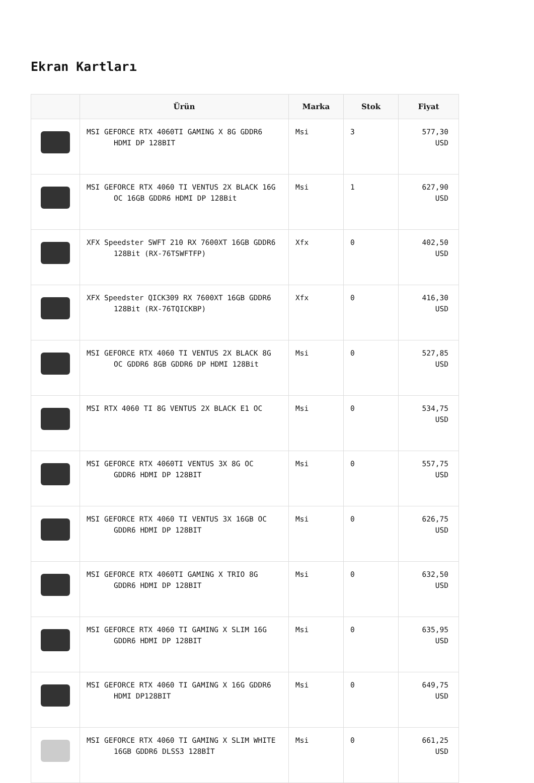Ekran Kartları
| | Ürün | Marka | Stok | Fiyat |
| --- | --- | --- | --- | --- |
| | MSI GEFORCE RTX 4060TI GAMING X 8G GDDR6 HDMI DP 128BIT | Msi | 3 | 577,30 USD |
| | MSI GEFORCE RTX 4060 TI VENTUS 2X BLACK 16G OC 16GB GDDR6 HDMI DP 128Bit | Msi | 1 | 627,90 USD |
| | XFX Speedster SWFT 210 RX 7600XT 16GB GDDR6 128Bit (RX-76TSWFTFP) | Xfx | 0 | 402,50 USD |
| | XFX Speedster QICK309 RX 7600XT 16GB GDDR6 128Bit (RX-76TQICKBP) | Xfx | 0 | 416,30 USD |
| | MSI GEFORCE RTX 4060 TI VENTUS 2X BLACK 8G OC GDDR6 8GB GDDR6 DP HDMI 128Bit | Msi | 0 | 527,85 USD |
| | MSI RTX 4060 TI 8G VENTUS 2X BLACK E1 OC | Msi | 0 | 534,75 USD |
| | MSI GEFORCE RTX 4060TI VENTUS 3X 8G OC GDDR6 HDMI DP 128BIT | Msi | 0 | 557,75 USD |
| | MSI GEFORCE RTX 4060 TI VENTUS 3X 16GB OC GDDR6 HDMI DP 128BIT | Msi | 0 | 626,75 USD |
| | MSI GEFORCE RTX 4060TI GAMING X TRIO 8G GDDR6 HDMI DP 128BIT | Msi | 0 | 632,50 USD |
| | MSI GEFORCE RTX 4060 TI GAMING X SLIM 16G GDDR6 HDMI DP 128BIT | Msi | 0 | 635,95 USD |
| | MSI GEFORCE RTX 4060 TI GAMING X 16G GDDR6 HDMI DP128BIT | Msi | 0 | 649,75 USD |
| | MSI GEFORCE RTX 4060 TI GAMING X SLIM WHITE 16GB GDDR6 DLSS3 128BİT | Msi | 0 | 661,25 USD |